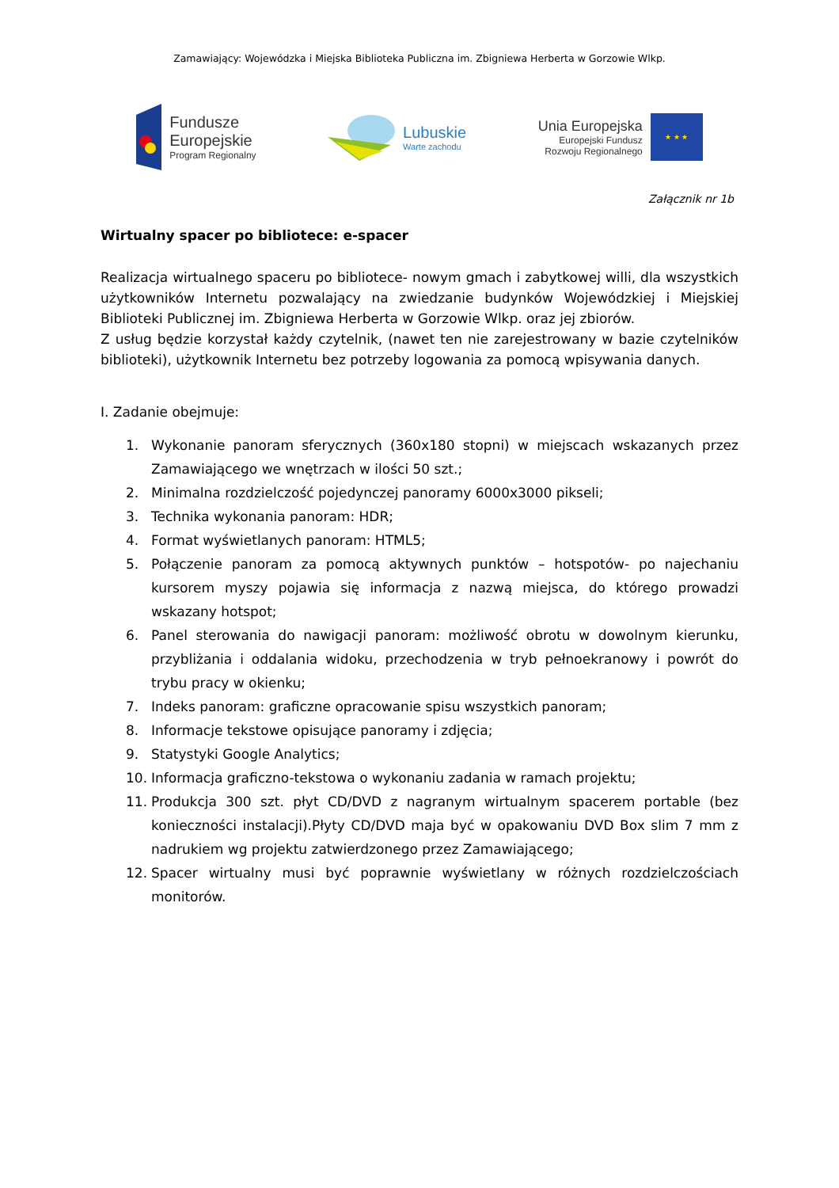Zamawiający: Wojewódzka i Miejska Biblioteka Publiczna im. Zbigniewa Herberta w Gorzowie Wlkp.
Fundusze
Europejskie
Program Regionalny
Lubuskie
Warte zachodu
Unia Europejska
Europejski Fundusz
Rozwoju Regionalnego
★ ★ ★
Załącznik nr 1b
Wirtualny spacer po bibliotece: e-spacer
Realizacja wirtualnego spaceru po bibliotece- nowym gmach i zabytkowej willi, dla wszystkich użytkowników Internetu pozwalający na zwiedzanie budynków Wojewódzkiej i Miejskiej Biblioteki Publicznej im. Zbigniewa Herberta w Gorzowie Wlkp. oraz jej zbiorów.
Z usług będzie korzystał każdy czytelnik, (nawet ten nie zarejestrowany w bazie czytelników biblioteki), użytkownik Internetu bez potrzeby logowania za pomocą wpisywania danych.
I. Zadanie obejmuje:
1. Wykonanie panoram sferycznych (360x180 stopni) w miejscach wskazanych przez Zamawiającego we wnętrzach w ilości 50 szt.;
2. Minimalna rozdzielczość pojedynczej panoramy 6000x3000 pikseli;
3. Technika wykonania panoram: HDR;
4. Format wyświetlanych panoram: HTML5;
5. Połączenie panoram za pomocą aktywnych punktów – hotspotów- po najechaniu kursorem myszy pojawia się informacja z nazwą miejsca, do którego prowadzi wskazany hotspot;
6. Panel sterowania do nawigacji panoram: możliwość obrotu w dowolnym kierunku, przybliżania i oddalania widoku, przechodzenia w tryb pełnoekranowy i powrót do trybu pracy w okienku;
7. Indeks panoram: graficzne opracowanie spisu wszystkich panoram;
8. Informacje tekstowe opisujące panoramy i zdjęcia;
9. Statystyki Google Analytics;
10. Informacja graficzno-tekstowa o wykonaniu zadania w ramach projektu;
11. Produkcja 300 szt. płyt CD/DVD z nagranym wirtualnym spacerem portable (bez konieczności instalacji).Płyty CD/DVD maja być w opakowaniu DVD Box slim 7 mm z nadrukiem wg projektu zatwierdzonego przez Zamawiającego;
12. Spacer wirtualny musi być poprawnie wyświetlany w różnych rozdzielczościach monitorów.